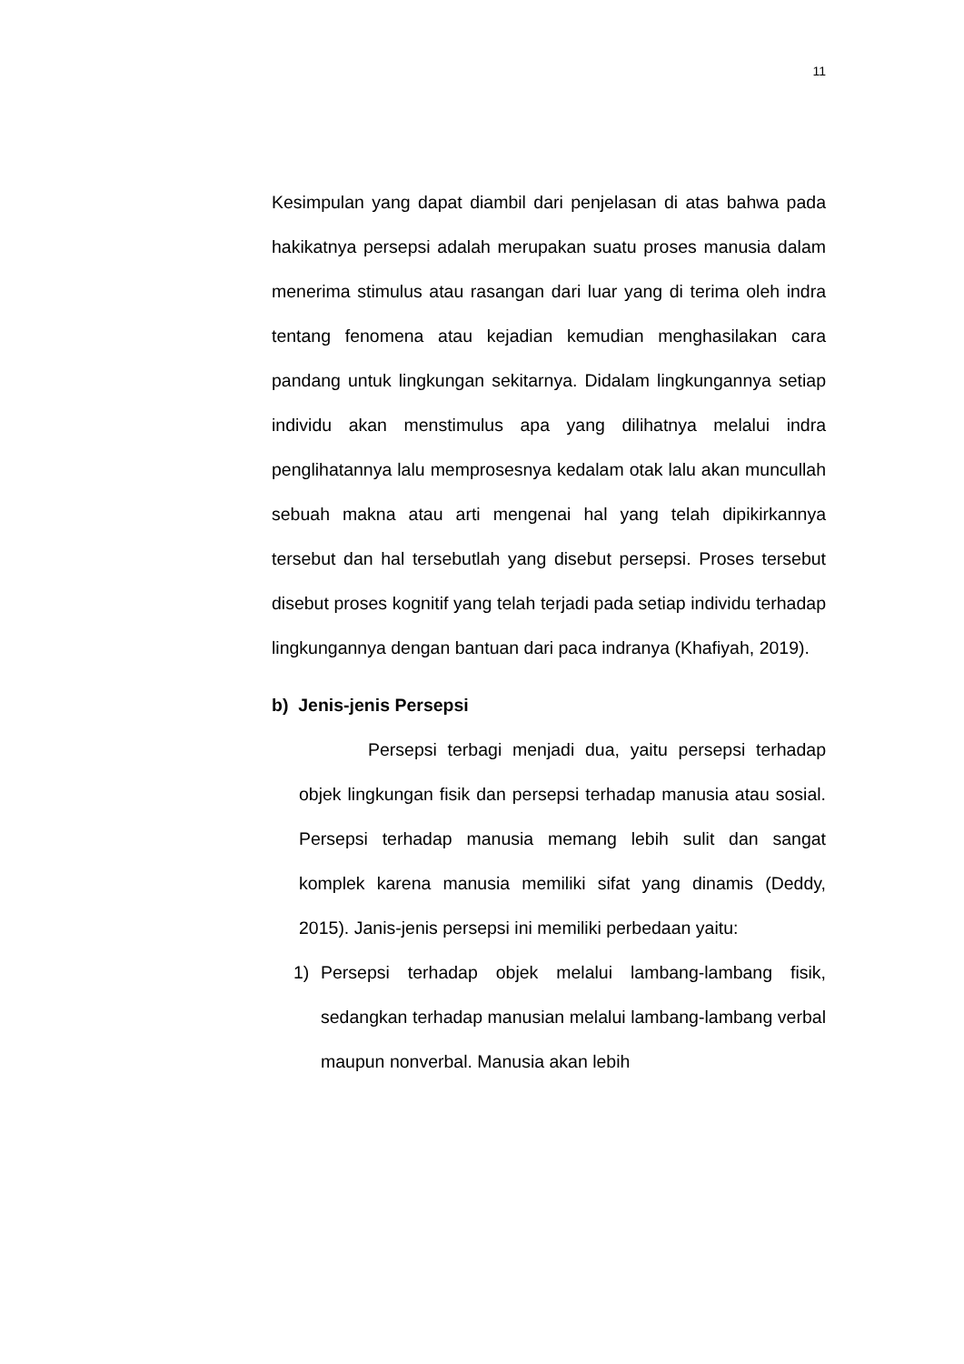11
Kesimpulan yang dapat diambil dari penjelasan di atas bahwa pada hakikatnya persepsi adalah merupakan suatu proses manusia dalam menerima stimulus atau rasangan dari luar yang di terima oleh indra tentang fenomena atau kejadian kemudian menghasilakan cara pandang untuk lingkungan sekitarnya. Didalam lingkungannya setiap individu akan menstimulus apa yang dilihatnya melalui indra penglihatannya lalu memprosesnya kedalam otak lalu akan muncullah sebuah makna atau arti mengenai hal yang telah dipikirkannya tersebut dan hal tersebutlah yang disebut persepsi. Proses tersebut disebut proses kognitif yang telah terjadi pada setiap individu terhadap lingkungannya dengan bantuan dari paca indranya (Khafiyah, 2019).
b) Jenis-jenis Persepsi
Persepsi terbagi menjadi dua, yaitu persepsi terhadap objek lingkungan fisik dan persepsi terhadap manusia atau sosial. Persepsi terhadap manusia memang lebih sulit dan sangat komplek karena manusia memiliki sifat yang dinamis (Deddy, 2015). Janis-jenis persepsi ini memiliki perbedaan yaitu:
1) Persepsi terhadap objek melalui lambang-lambang fisik, sedangkan terhadap manusian melalui lambang-lambang verbal maupun nonverbal. Manusia akan lebih